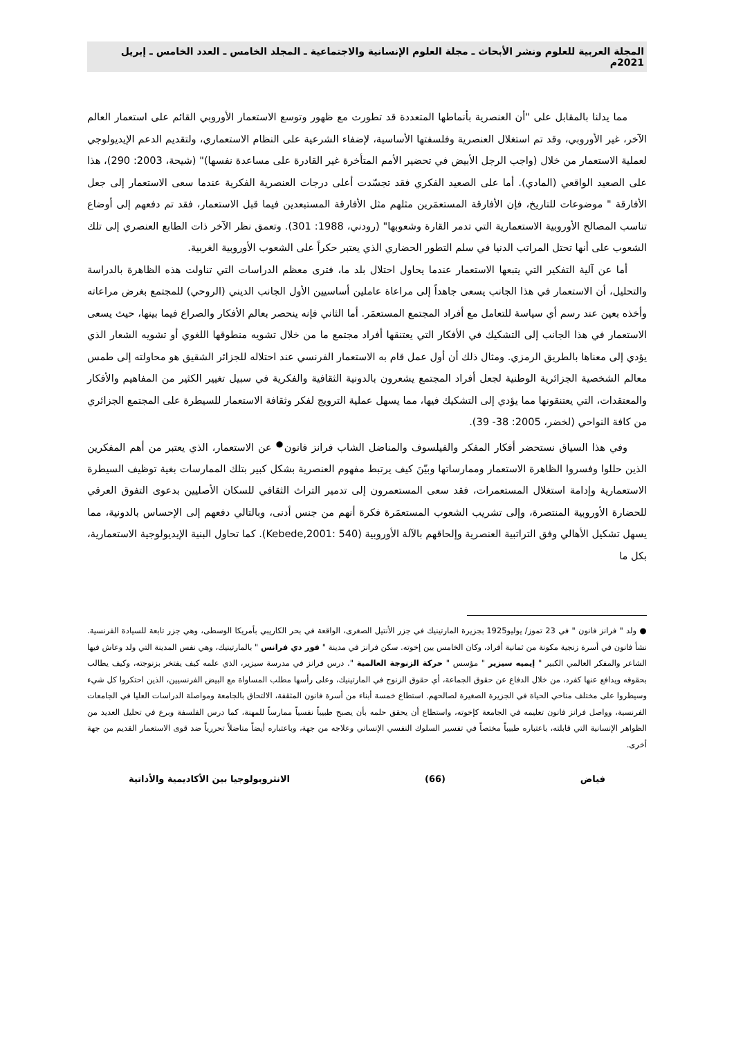المجلة العربية للعلوم ونشر الأبحاث ـ مجلة العلوم الإنسانية والاجتماعية ـ المجلد الخامس ـ العدد الخامس ـ إبريل 2021م
مما يدلنا بالمقابل على "أن العنصرية بأنماطها المتعددة قد تطورت مع ظهور وتوسع الاستعمار الأوروبي القائم على استعمار العالم الآخر، غير الأوروبي، وقد تم استغلال العنصرية وفلسفتها الأساسية، لإضفاء الشرعية على النظام الاستعماري، ولتقديم الدعم الإيديولوجي لعملية الاستعمار من خلال (واجب الرجل الأبيض في تحضير الأمم المتأخرة غير القادرة على مساعدة نفسها)" (شيحة، 2003: 290)، هذا على الصعيد الواقعي (المادي). أما على الصعيد الفكري فقد تجسّدت أعلى درجات العنصرية الفكرية عندما سعى الاستعمار إلى جعل الأفارقة " موضوعات للتاريخ، فإن الأفارقة المستعمَرين مثلهم مثل الأفارقة المستبعدين فيما قبل الاستعمار، فقد تم دفعهم إلى أوضاع تناسب المصالح الأوروبية الاستعمارية التي تدمر القارة وشعوبها" (رودني، 1988: 301). وتعمق نظر الآخر ذات الطابع العنصري إلى تلك الشعوب على أنها تحتل المراتب الدنيا في سلم التطور الحضاري الذي يعتبر حكراً على الشعوب الأوروبية الغربية.
أما عن آلية التفكير التي يتبعها الاستعمار عندما يحاول احتلال بلد ما، فترى معظم الدراسات التي تناولت هذه الظاهرة بالدراسة والتحليل، أن الاستعمار في هذا الجانب يسعى جاهداً إلى مراعاة عاملين أساسيين الأول الجانب الديني (الروحي) للمجتمع بغرض مراعاته وأخذه بعين عند رسم أي سياسة للتعامل مع أفراد المجتمع المستعمَر. أما الثاني فإنه ينحصر بعالم الأفكار والصراع فيما بينها، حيث يسعى الاستعمار في هذا الجانب إلى التشكيك في الأفكار التي يعتنقها أفراد مجتمع ما من خلال تشويه منطوقها اللغوي أو تشويه الشعار الذي يؤدي إلى معناها بالطريق الرمزي. ومثال ذلك أن أول عمل قام به الاستعمار الفرنسي عند احتلاله للجزائر الشقيق هو محاولته إلى طمس معالم الشخصية الجزائرية الوطنية لجعل أفراد المجتمع يشعرون بالدونية الثقافية والفكرية في سبيل تغيير الكثير من المفاهيم والأفكار والمعتقدات، التي يعتنقونها مما يؤدي إلى التشكيك فيها، مما يسهل عملية الترويج لفكر وثقافة الاستعمار للسيطرة على المجتمع الجزائري من كافة النواحي (لخضر، 2005: 38- 39).
وفي هذا السياق نستحضر أفكار المفكر والفيلسوف والمناضل الشاب فرانز فانون<sup>●</sup> عن الاستعمار، الذي يعتبر من أهم المفكرين الذين حللوا وفسروا الظاهرة الاستعمار وممارساتها وبيّنَ كيف يرتبط مفهوم العنصرية بشكل كبير بتلك الممارسات بغية توظيف السيطرة الاستعمارية وإدامة استغلال المستعمرات، فقد سعى المستعمرون إلى تدمير التراث الثقافي للسكان الأصليين بدعوى التفوق العرقي للحضارة الأوروبية المنتصرة، وإلى تشريب الشعوب المستعمَرة فكرة أنهم من جنس أدنى، وبالتالي دفعهم إلى الإحساس بالدونية، مما يسهل تشكيل الأهالي وفق التراتبية العنصرية وإلحاقهم بالآلة الأوروبية (Kebede,2001: 540). كما تحاول البنية الإيديولوجية الاستعمارية، بكل ما
● ولد " فرانز فانون " في 23 تموز/ يوليو1925 بجزيرة المارتينيك في جزر الأنتيل الصغرى، الواقعة في بحر الكاريبي بأمريكا الوسطى، وهي جزر تابعة للسيادة الفرنسية. نشأ فانون في أسرة زنجية مكونة من ثمانية أفراد، وكان الخامس بين إخوته. سكن فرانز في مدينة " فور دي فرانس " بالمارتينيك، وهي نفس المدينة التي ولد وعاش فيها الشاعر والمفكر العالمي الكبير " إيميه سيزير " مؤسس " حركة الزنوجة العالمية ". درس فرانز في مدرسة سيزير، الذي علمه كيف يفتخر بزنوجته، وكيف يطالب بحقوقه ويدافع عنها كفرد، من خلال الدفاع عن حقوق الجماعة، أي حقوق الزنوج في المارتينيك، وعلى رأسها مطلب المساواة مع البيض الفرنسيين، الذين احتكروا كل شيء وسيطروا على مختلف مناحي الحياة في الجزيرة الصغيرة لصالحهم. استطاع خمسة أبناء من أسرة فانون المثقفة، الالتحاق بالجامعة ومواصلة الدراسات العليا في الجامعات الفرنسية، وواصل فرانز فانون تعليمه في الجامعة كإخوته، واستطاع أن يحقق حلمه بأن يصبح طبيباً نفسياً ممارساً للمهنة، كما درس الفلسفة وبرع في تحليل العديد من الظواهر الإنسانية التي قابلته، باعتباره طبيباً مختصاً في تفسير السلوك النفسي الإنساني وعلاجه من جهة، وباعتباره أيضاً مناضلاً تحررياً ضد قوى الاستعمار القديم من جهة أخرى.
فياض (66) الانثروبولوجيا بين الأكاديمية والأداتية